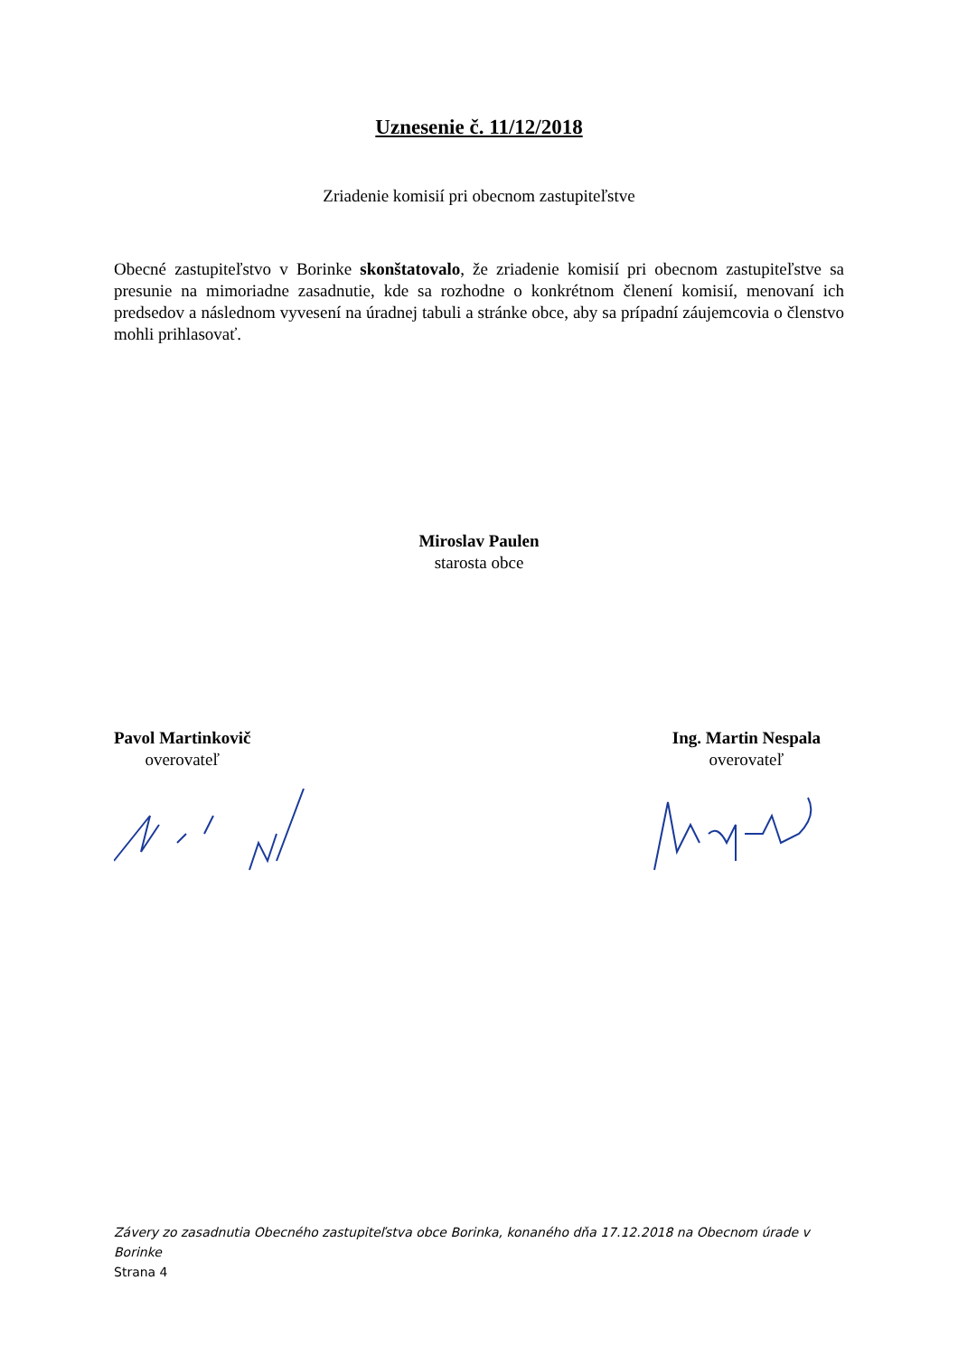Uznesenie č. 11/12/2018
Zriadenie komisií pri obecnom zastupiteľstve
Obecné zastupiteľstvo v Borinke skonštatovalo, že zriadenie komisií pri obecnom zastupiteľstve sa presunie na mimoriadne zasadnutie, kde sa rozhodne o konkrétnom členení komisií, menovaní ich predsedov a následnom vyvesení na úradnej tabuli a stránke obce, aby sa prípadní záujemcovia o členstvo mohli prihlasovať.
Miroslav Paulen
starosta obce
Pavol Martinkovič
overovateľ
Ing. Martin Nespala
overovateľ
Závery zo zasadnutia Obecného zastupiteľstva obce Borinka, konaného dňa 17.12.2018 na Obecnom úrade v Borinke
Strana 4